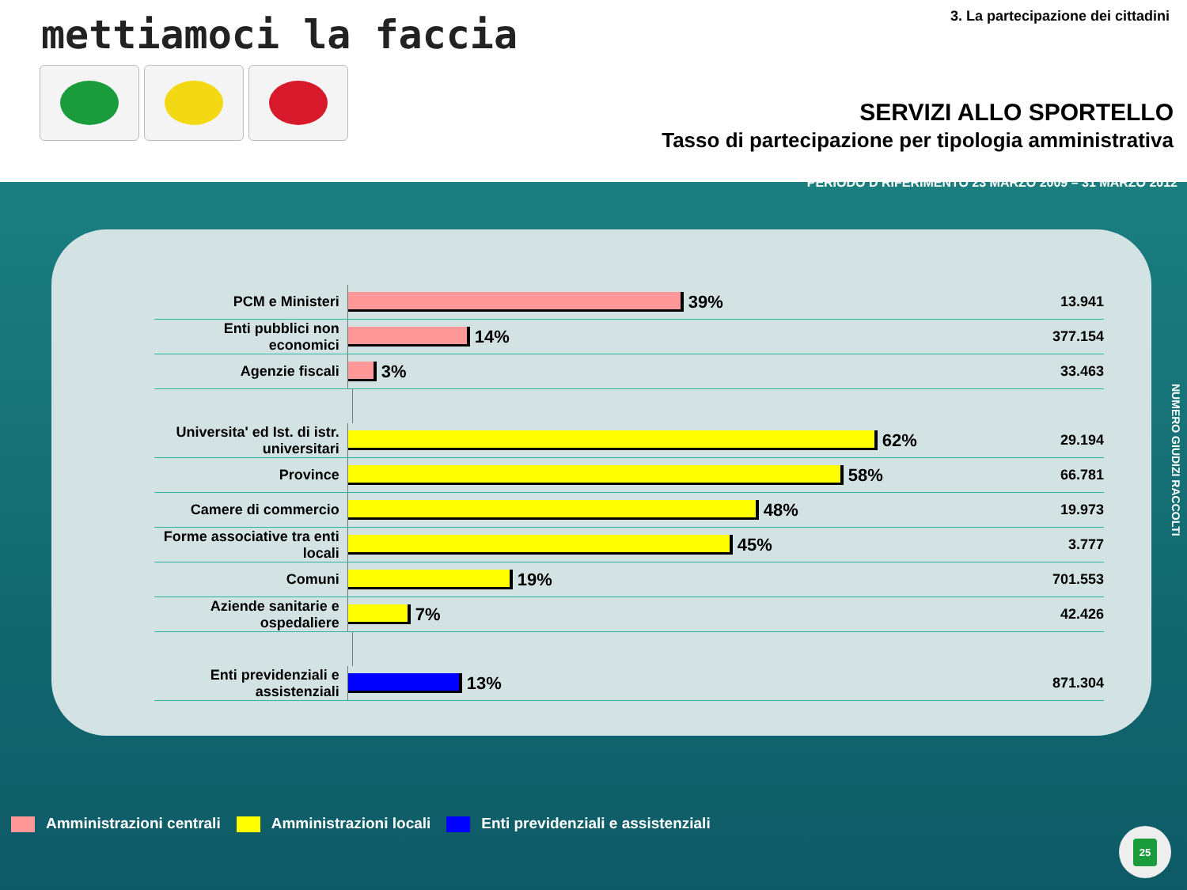mettiamoci la faccia
3. La partecipazione dei cittadini
SERVIZI ALLO SPORTELLO
Tasso di partecipazione per tipologia amministrativa
PERIODO D RIFERIMENTO 23 MARZO 2009 – 31 MARZO 2012
PCM e Ministeri
39%
13.941
Enti pubblici non economici
14%
377.154
Agenzie fiscali
3%
33.463
Universita' ed Ist. di istr. universitari
62%
29.194
Province
58%
66.781
Camere di commercio
48%
19.973
Forme associative tra enti locali
45%
3.777
Comuni
19%
701.553
Aziende sanitarie e ospedaliere
7%
42.426
Enti previdenziali e assistenziali
13%
871.304
NUMERO GIUDIZI RACCOLTI
Amministrazioni centrali Amministrazioni locali Enti previdenziali e assistenziali
25